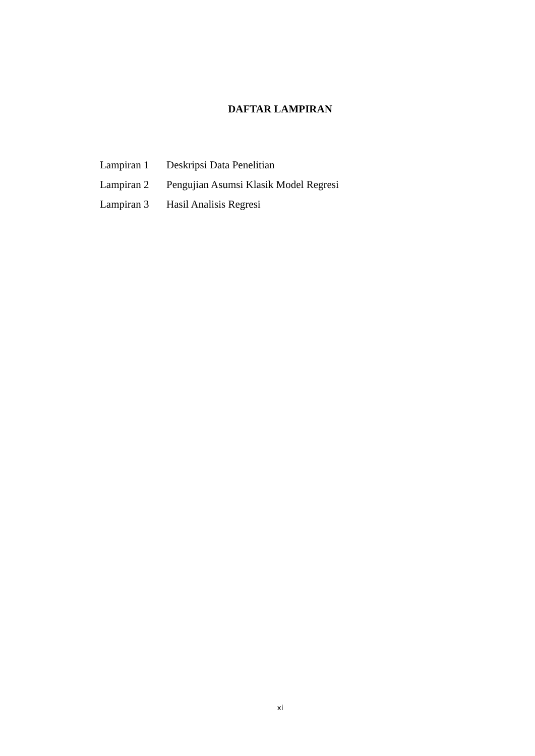DAFTAR LAMPIRAN
| Lampiran 1 | Deskripsi Data Penelitian |
| Lampiran 2 | Pengujian Asumsi Klasik Model Regresi |
| Lampiran 3 | Hasil Analisis Regresi |
xi